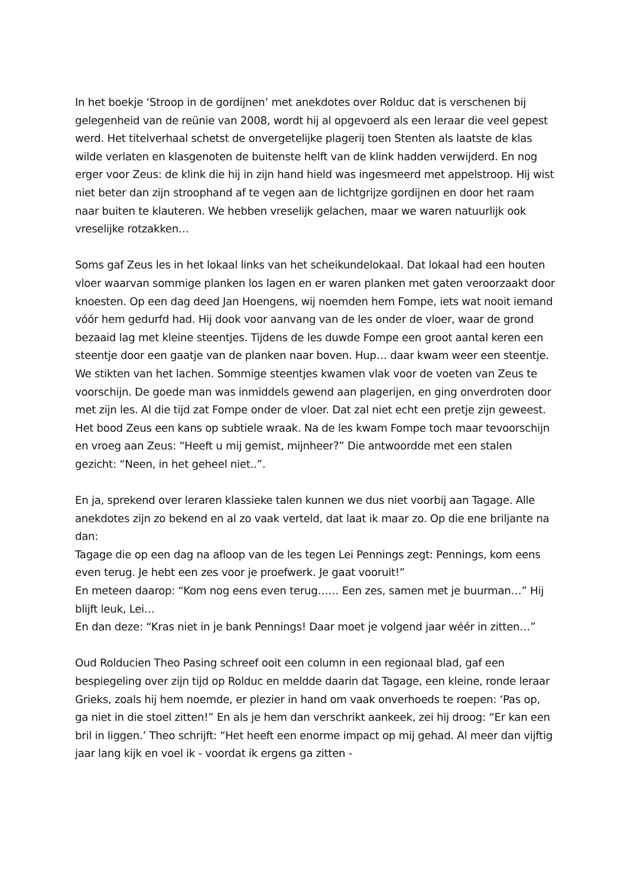In het boekje ‘Stroop in de gordijnen’ met anekdotes over Rolduc dat is verschenen bij gelegenheid van de reünie van 2008, wordt hij al opgevoerd als een leraar die veel gepest werd. Het titelverhaal schetst de onvergetelijke plagerij toen Stenten als laatste de klas wilde verlaten en klasgenoten de buitenste helft van de klink hadden verwijderd. En nog erger voor Zeus: de klink die hij in zijn hand hield was ingesmeerd met appelstroop. Hij wist niet beter dan zijn stroophand af te vegen aan de lichtgrijze gordijnen en door het raam naar buiten te klauteren. We hebben vreselijk gelachen, maar we waren natuurlijk ook vreselijke rotzakken…
Soms gaf Zeus les in het lokaal links van het scheikundelokaal. Dat lokaal had een houten vloer waarvan sommige planken los lagen en er waren planken met gaten veroorzaakt door knoesten. Op een dag deed Jan Hoengens, wij noemden hem Fompe, iets wat nooit iemand vóór hem gedurfd had. Hij dook voor aanvang van de les onder de vloer, waar de grond bezaaid lag met kleine steentjes. Tijdens de les duwde Fompe een groot aantal keren een steentje door een gaatje van de planken naar boven. Hup… daar kwam weer een steentje. We stikten van het lachen. Sommige steentjes kwamen vlak voor de voeten van Zeus te voorschijn. De goede man was inmiddels gewend aan plagerijen, en ging onverdroten door met zijn les. Al die tijd zat Fompe onder de vloer. Dat zal niet echt een pretje zijn geweest. Het bood Zeus een kans op subtiele wraak. Na de les kwam Fompe toch maar tevoorschijn en vroeg aan Zeus: “Heeft u mij gemist, mijnheer?” Die antwoordde met een stalen gezicht: “Neen, in het geheel niet..”.
En ja, sprekend over leraren klassieke talen kunnen we dus niet voorbij aan Tagage. Alle anekdotes zijn zo bekend en al zo vaak verteld, dat laat ik maar zo. Op die ene briljante na dan:
Tagage die op een dag na afloop van de les tegen Lei Pennings zegt: Pennings, kom eens even terug. Je hebt een zes voor je proefwerk. Je gaat vooruit!”
En meteen daarop: “Kom nog eens even terug…… Een zes, samen met je buurman…” Hij blijft leuk, Lei…
En dan deze: “Kras niet in je bank Pennings! Daar moet je volgend jaar wéér in zitten…”
Oud Rolducien Theo Pasing schreef ooit een column in een regionaal blad, gaf een bespiegeling over zijn tijd op Rolduc en meldde daarin dat Tagage, een kleine, ronde leraar Grieks, zoals hij hem noemde, er plezier in hand om vaak onverhoeds te roepen: ‘Pas op, ga niet in die stoel zitten!” En als je hem dan verschrikt aankeek, zei hij droog: “Er kan een bril in liggen.’ Theo schrijft: “Het heeft een enorme impact op mij gehad. Al meer dan vijftig jaar lang kijk en voel ik - voordat ik ergens ga zitten -